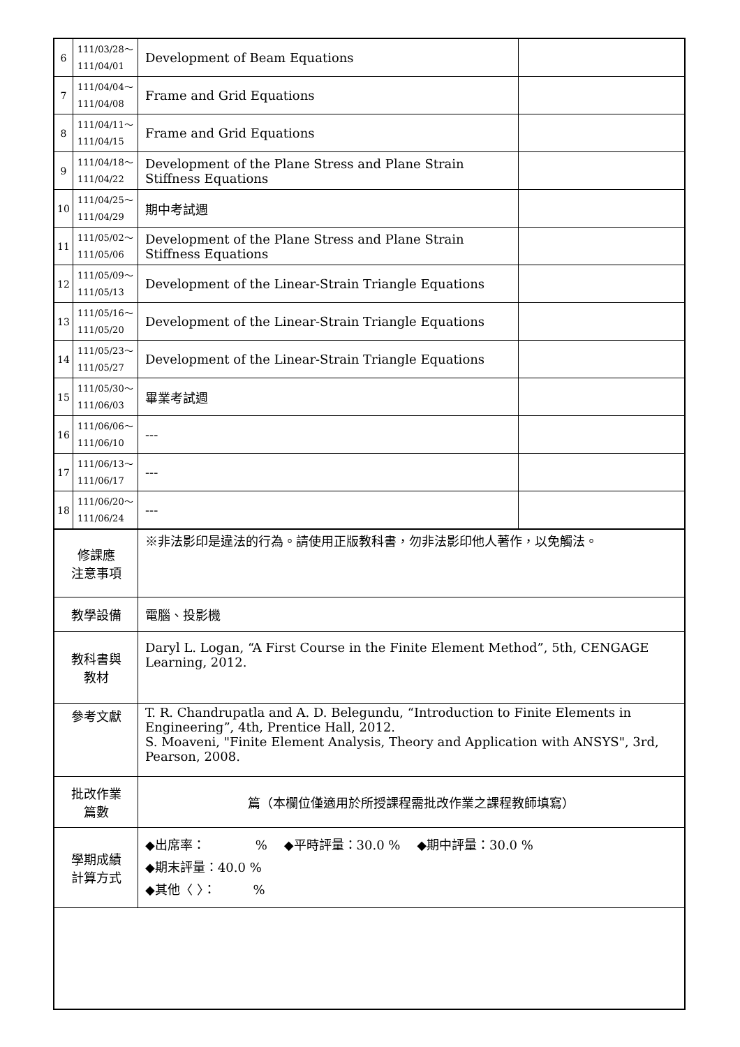| 6 | 111/03/28～ 111/04/01 | Development of Beam Equations | |
| 7 | 111/04/04～ 111/04/08 | Frame and Grid Equations | |
| 8 | 111/04/11～ 111/04/15 | Frame and Grid Equations | |
| 9 | 111/04/18～ 111/04/22 | Development of the Plane Stress and Plane Strain Stiffness Equations | |
| 10 | 111/04/25～ 111/04/29 | 期中考試週 | |
| 11 | 111/05/02～ 111/05/06 | Development of the Plane Stress and Plane Strain Stiffness Equations | |
| 12 | 111/05/09～ 111/05/13 | Development of the Linear-Strain Triangle Equations | |
| 13 | 111/05/16～ 111/05/20 | Development of the Linear-Strain Triangle Equations | |
| 14 | 111/05/23～ 111/05/27 | Development of the Linear-Strain Triangle Equations | |
| 15 | 111/05/30～ 111/06/03 | 畢業考試週 | |
| 16 | 111/06/06～ 111/06/10 | --- | |
| 17 | 111/06/13～ 111/06/17 | --- | |
| 18 | 111/06/20～ 111/06/24 | --- | |
| 修課應 注意事項 | | ※非法影印是違法的行為。請使用正版教科書，勿非法影印他人著作，以免觸法。 | |
| 教學設備 | | 電腦、投影機 | |
| 教科書與 教材 | | Daryl L. Logan, “A First Course in the Finite Element Method”, 5th, CENGAGE Learning, 2012. | |
| 參考文獻 | | T. R. Chandrupatla and A. D. Belegundu, “Introduction to Finite Elements in Engineering”, 4th, Prentice Hall, 2012. S. Moaveni, "Finite Element Analysis, Theory and Application with ANSYS", 3rd, Pearson, 2008. | |
| 批改作業 篇數 | | 篇（本欄位僅適用於所授課程需批改作業之課程教師填寫） | |
| 學期成績 計算方式 | | ◆出席率： % ◆平時評量：30.0 % ◆期中評量：30.0 % ◆期末評量：40.0 % ◆其他〈 〉： % | |